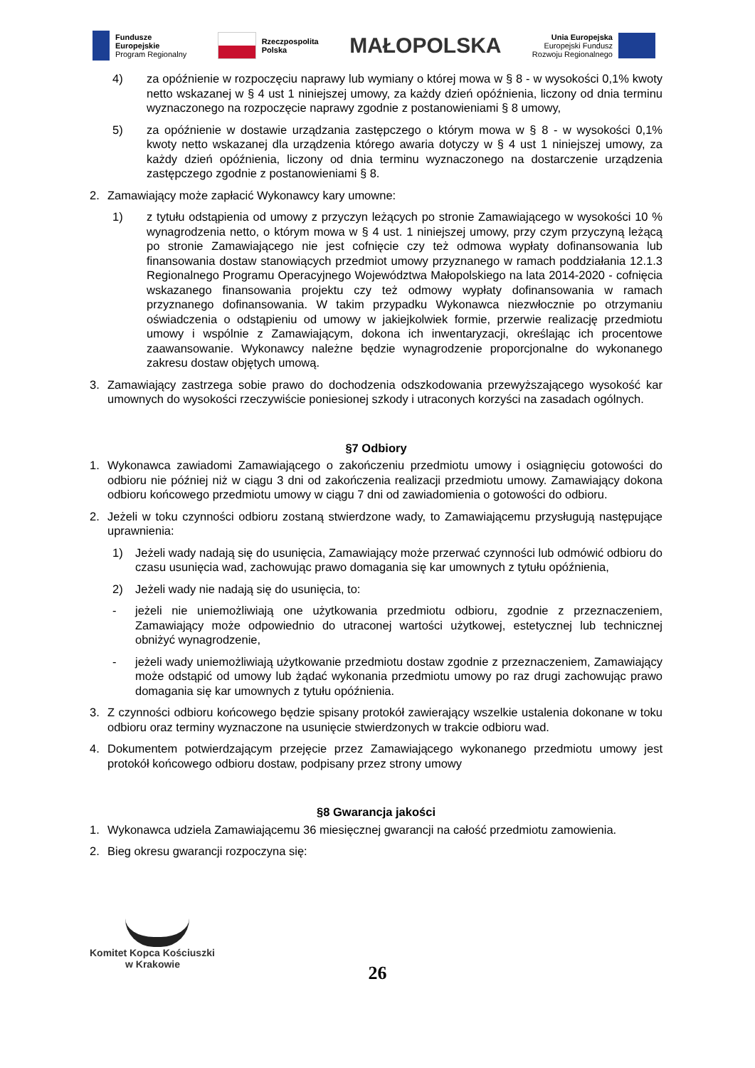Fundusze
Europejskie
Program Regionalny
Rzeczpospolita
Polska
MAŁOPOLSKA
Unia Europejska
Europejski Fundusz
Rozwoju Regionalnego
4) za opóźnienie w rozpoczęciu naprawy lub wymiany o której mowa w § 8 - w wysokości 0,1% kwoty netto wskazanej w § 4 ust 1 niniejszej umowy, za każdy dzień opóźnienia, liczony od dnia terminu wyznaczonego na rozpoczęcie naprawy zgodnie z postanowieniami § 8 umowy,
5) za opóźnienie w dostawie urządzania zastępczego o którym mowa w § 8 - w wysokości 0,1% kwoty netto wskazanej dla urządzenia którego awaria dotyczy w § 4 ust 1 niniejszej umowy, za każdy dzień opóźnienia, liczony od dnia terminu wyznaczonego na dostarczenie urządzenia zastępczego zgodnie z postanowieniami § 8.
2. Zamawiający może zapłacić Wykonawcy kary umowne:
1) z tytułu odstąpienia od umowy z przyczyn leżących po stronie Zamawiającego w wysokości 10 % wynagrodzenia netto, o którym mowa w § 4 ust. 1 niniejszej umowy, przy czym przyczyną leżącą po stronie Zamawiającego nie jest cofnięcie czy też odmowa wypłaty dofinansowania lub finansowania dostaw stanowiących przedmiot umowy przyznanego w ramach poddziałania 12.1.3 Regionalnego Programu Operacyjnego Województwa Małopolskiego na lata 2014-2020 - cofnięcia wskazanego finansowania projektu czy też odmowy wypłaty dofinansowania w ramach przyznanego dofinansowania. W takim przypadku Wykonawca niezwłocznie po otrzymaniu oświadczenia o odstąpieniu od umowy w jakiejkolwiek formie, przerwie realizację przedmiotu umowy i wspólnie z Zamawiającym, dokona ich inwentaryzacji, określając ich procentowe zaawansowanie. Wykonawcy należne będzie wynagrodzenie proporcjonalne do wykonanego zakresu dostaw objętych umową.
3. Zamawiający zastrzega sobie prawo do dochodzenia odszkodowania przewyższającego wysokość kar umownych do wysokości rzeczywiście poniesionej szkody i utraconych korzyści na zasadach ogólnych.
§7 Odbiory
1. Wykonawca zawiadomi Zamawiającego o zakończeniu przedmiotu umowy i osiągnięciu gotowości do odbioru nie później niż w ciągu 3 dni od zakończenia realizacji przedmiotu umowy. Zamawiający dokona odbioru końcowego przedmiotu umowy w ciągu 7 dni od zawiadomienia o gotowości do odbioru.
2. Jeżeli w toku czynności odbioru zostaną stwierdzone wady, to Zamawiającemu przysługują następujące uprawnienia:
1) Jeżeli wady nadają się do usunięcia, Zamawiający może przerwać czynności lub odmówić odbioru do czasu usunięcia wad, zachowując prawo domagania się kar umownych z tytułu opóźnienia,
2) Jeżeli wady nie nadają się do usunięcia, to:
- jeżeli nie uniemożliwiają one użytkowania przedmiotu odbioru, zgodnie z przeznaczeniem, Zamawiający może odpowiednio do utraconej wartości użytkowej, estetycznej lub technicznej obniżyć wynagrodzenie,
- jeżeli wady uniemożliwiają użytkowanie przedmiotu dostaw zgodnie z przeznaczeniem, Zamawiający może odstąpić od umowy lub żądać wykonania przedmiotu umowy po raz drugi zachowując prawo domagania się kar umownych z tytułu opóźnienia.
3. Z czynności odbioru końcowego będzie spisany protokół zawierający wszelkie ustalenia dokonane w toku odbioru oraz terminy wyznaczone na usunięcie stwierdzonych w trakcie odbioru wad.
4. Dokumentem potwierdzającym przejęcie przez Zamawiającego wykonanego przedmiotu umowy jest protokół końcowego odbioru dostaw, podpisany przez strony umowy
§8 Gwarancja jakości
1. Wykonawca udziela Zamawiającemu 36 miesięcznej gwarancji na całość przedmiotu zamowienia.
2. Bieg okresu gwarancji rozpoczyna się:
Komitet Kopca Kościuszki
w Krakowie
26